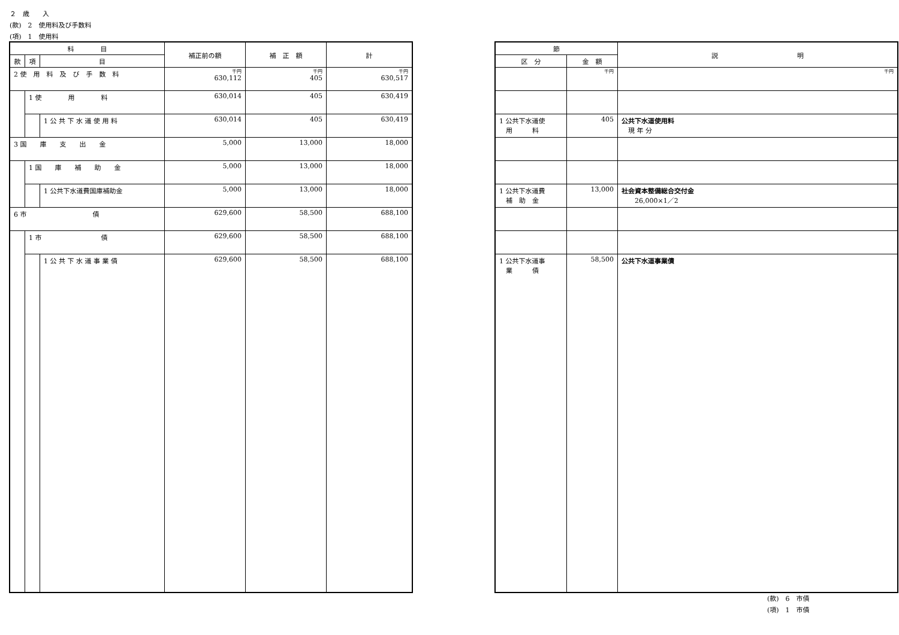２　歳　　入
(款)　2　使用料及び手数料
(項)　1　使用料
| 科 目 | | | 補正前の額 | 補 正 額 | 計 |
| --- | --- | --- | --- | --- | --- |
| 款 | 項 | 目 | | | |
| 2 使 用 料 及 び 手 数 料 | | | 千円 630,112 | 千円 405 | 千円 630,517 |
| | 1 使 用 料 | | 630,014 | 405 | 630,419 |
| | | 1 公 共 下 水 道 使 用 料 | 630,014 | 405 | 630,419 |
| 3 国 庫 支 出 金 | | | 5,000 | 13,000 | 18,000 |
| | 1 国 庫 補 助 金 | | 5,000 | 13,000 | 18,000 |
| | | 1 公共下水道費国庫補助金 | 5,000 | 13,000 | 18,000 |
| 6 市 債 | | | 629,600 | 58,500 | 688,100 |
| | 1 市 債 | | 629,600 | 58,500 | 688,100 |
| | | 1 公 共 下 水 道 事 業 債 | 629,600 | 58,500 | 688,100 |
| 節 | | 説 明 |
| --- | --- | --- |
| 区 分 | 金 額 | |
| | 千円 | 千円 |
| 1 公共下水道使 用 料 | 405 | 公共下水道使用料 現 年 分 |
| 1 公共下水道費 補 助 金 | 13,000 | 社会資本整備総合交付金 26,000×1／2 |
| 1 公共下水道事 業 債 | 58,500 | 公共下水道事業債 |
(款)　6　市債
(項)　1　市債